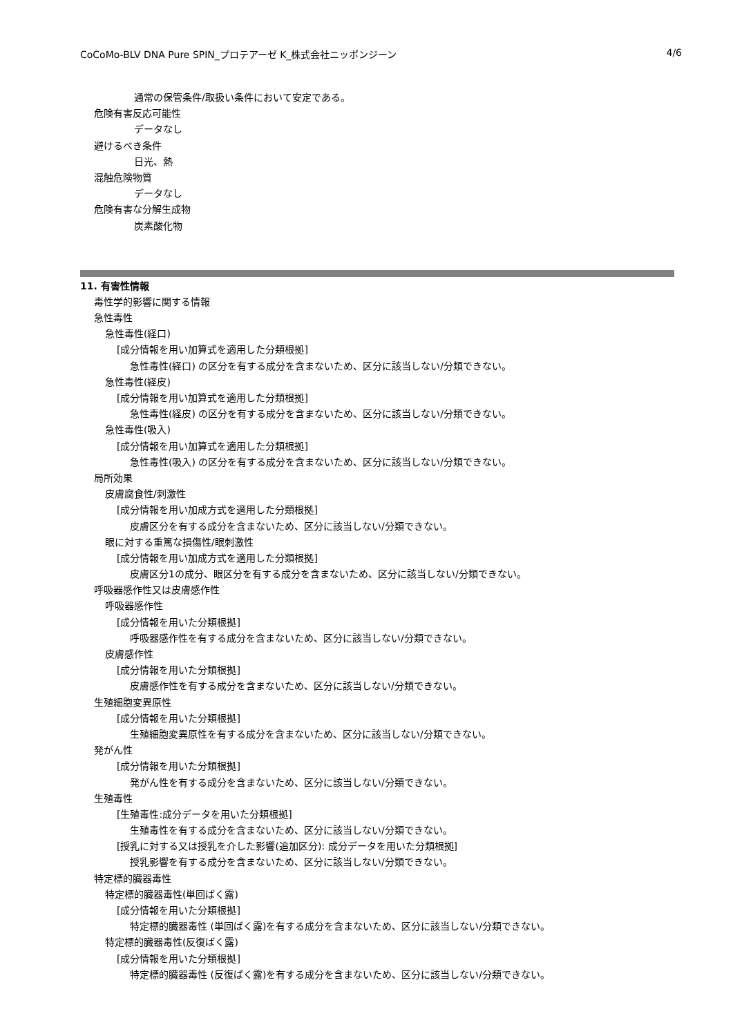CoCoMo-BLV DNA Pure SPIN_プロテアーゼ K_株式会社ニッポンジーン 4/6
通常の保管条件/取扱い条件において安定である。
危険有害反応可能性
データなし
避けるべき条件
日光、熱
混触危険物質
データなし
危険有害な分解生成物
炭素酸化物
11. 有害性情報
毒性学的影響に関する情報
急性毒性
急性毒性(経口)
[成分情報を用い加算式を適用した分類根拠]
急性毒性(経口) の区分を有する成分を含まないため、区分に該当しない/分類できない。
急性毒性(経皮)
[成分情報を用い加算式を適用した分類根拠]
急性毒性(経皮) の区分を有する成分を含まないため、区分に該当しない/分類できない。
急性毒性(吸入)
[成分情報を用い加算式を適用した分類根拠]
急性毒性(吸入) の区分を有する成分を含まないため、区分に該当しない/分類できない。
局所効果
皮膚腐食性/刺激性
[成分情報を用い加成方式を適用した分類根拠]
皮膚区分を有する成分を含まないため、区分に該当しない/分類できない。
眼に対する重篤な損傷性/眼刺激性
[成分情報を用い加成方式を適用した分類根拠]
皮膚区分1の成分、眼区分を有する成分を含まないため、区分に該当しない/分類できない。
呼吸器感作性又は皮膚感作性
呼吸器感作性
[成分情報を用いた分類根拠]
呼吸器感作性を有する成分を含まないため、区分に該当しない/分類できない。
皮膚感作性
[成分情報を用いた分類根拠]
皮膚感作性を有する成分を含まないため、区分に該当しない/分類できない。
生殖細胞変異原性
[成分情報を用いた分類根拠]
生殖細胞変異原性を有する成分を含まないため、区分に該当しない/分類できない。
発がん性
[成分情報を用いた分類根拠]
発がん性を有する成分を含まないため、区分に該当しない/分類できない。
生殖毒性
[生殖毒性:成分データを用いた分類根拠]
生殖毒性を有する成分を含まないため、区分に該当しない/分類できない。
[授乳に対する又は授乳を介した影響(追加区分): 成分データを用いた分類根拠]
授乳影響を有する成分を含まないため、区分に該当しない/分類できない。
特定標的臓器毒性
特定標的臓器毒性(単回ばく露)
[成分情報を用いた分類根拠]
特定標的臓器毒性 (単回ばく露)を有する成分を含まないため、区分に該当しない/分類できない。
特定標的臓器毒性(反復ばく露)
[成分情報を用いた分類根拠]
特定標的臓器毒性 (反復ばく露)を有する成分を含まないため、区分に該当しない/分類できない。